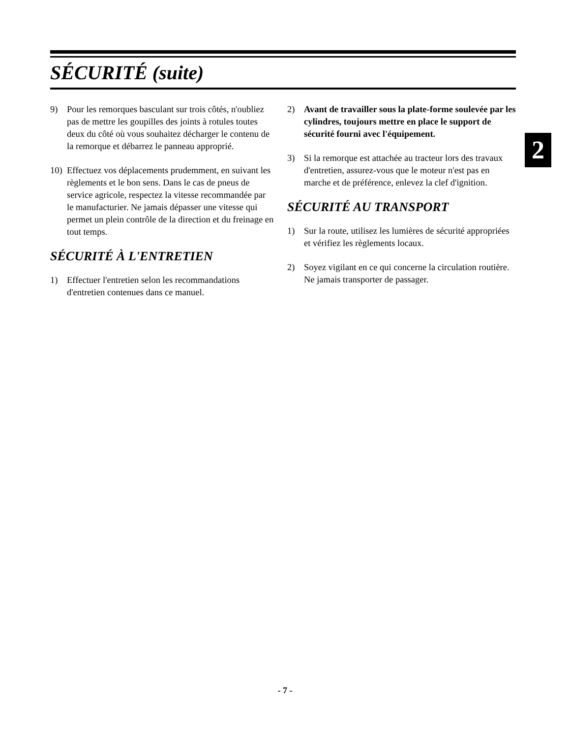SÉCURITÉ (suite)
2
9) Pour les remorques basculant sur trois côtés, n'oubliez pas de mettre les goupilles des joints à rotules toutes deux du côté où vous souhaitez décharger le contenu de la remorque et débarrez le panneau approprié.
10) Effectuez vos déplacements prudemment, en suivant les règlements et le bon sens. Dans le cas de pneus de service agricole, respectez la vitesse recommandée par le manufacturier. Ne jamais dépasser une vitesse qui permet un plein contrôle de la direction et du freinage en tout temps.
SÉCURITÉ À L'ENTRETIEN
1) Effectuer l'entretien selon les recommandations d'entretien contenues dans ce manuel.
2) Avant de travailler sous la plate-forme soulevée par les cylindres, toujours mettre en place le support de sécurité fourni avec l'équipement.
3) Si la remorque est attachée au tracteur lors des travaux d'entretien, assurez-vous que le moteur n'est pas en marche et de préférence, enlevez la clef d'ignition.
SÉCURITÉ AU TRANSPORT
1) Sur la route, utilisez les lumières de sécurité appropriées et vérifiez les règlements locaux.
2) Soyez vigilant en ce qui concerne la circulation routière. Ne jamais transporter de passager.
- 7 -